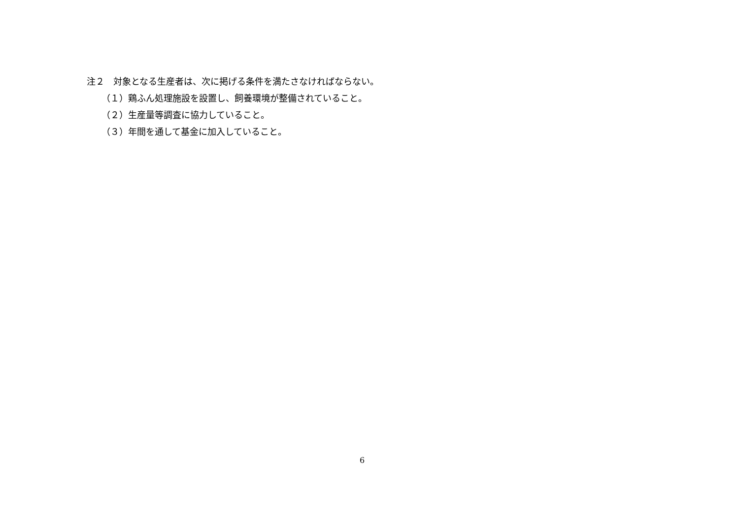注２　対象となる生産者は、次に掲げる条件を満たさなければならない。
（１）鶏ふん処理施設を設置し、飼養環境が整備されていること。
（２）生産量等調査に協力していること。
（３）年間を通して基金に加入していること。
6